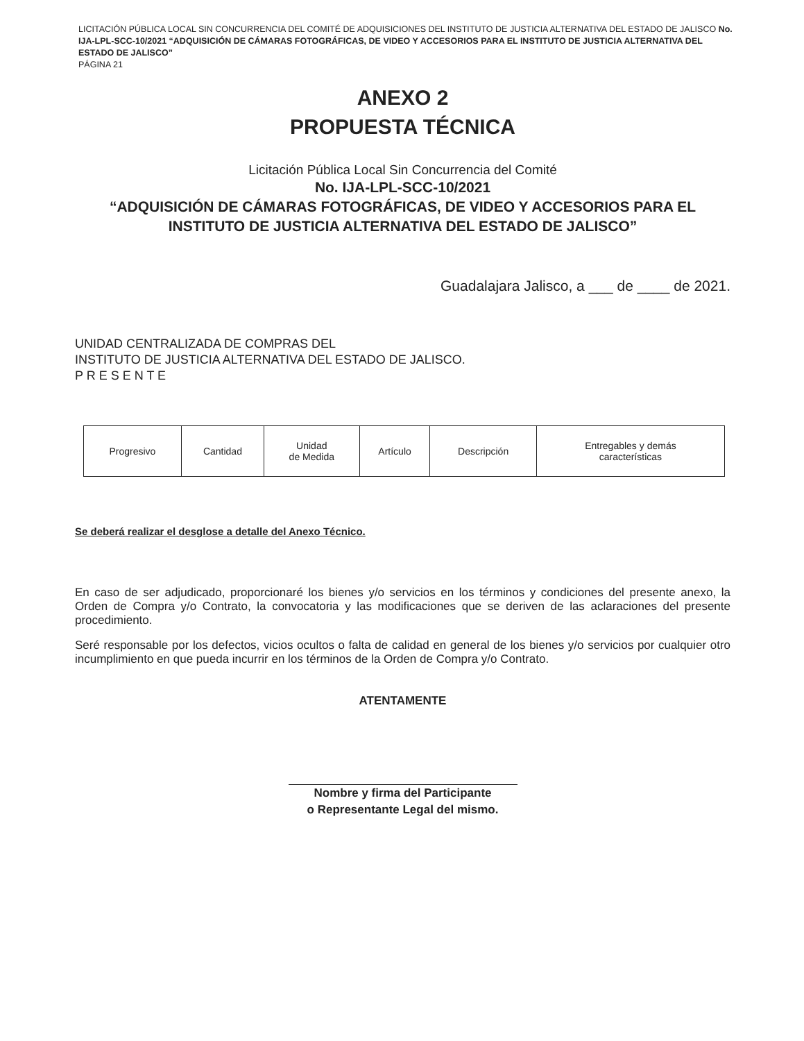LICITACIÓN PÚBLICA LOCAL SIN CONCURRENCIA DEL COMITÉ DE ADQUISICIONES DEL INSTITUTO DE JUSTICIA ALTERNATIVA DEL ESTADO DE JALISCO No. IJA-LPL-SCC-10/2021 “ADQUISICIÓN DE CÁMARAS FOTOGRÁFICAS, DE VIDEO Y ACCESORIOS PARA EL INSTITUTO DE JUSTICIA ALTERNATIVA DEL ESTADO DE JALISCO”
PÁGINA 21
ANEXO 2
PROPUESTA TÉCNICA
Licitación Pública Local Sin Concurrencia del Comité
No. IJA-LPL-SCC-10/2021
“ADQUISICIÓN DE CÁMARAS FOTOGRÁFICAS, DE VIDEO Y ACCESORIOS PARA EL INSTITUTO DE JUSTICIA ALTERNATIVA DEL ESTADO DE JALISCO”
Guadalajara Jalisco, a ___ de ____ de 2021.
UNIDAD CENTRALIZADA DE COMPRAS DEL
INSTITUTO DE JUSTICIA ALTERNATIVA DEL ESTADO DE JALISCO.
P R E S E N T E
| Progresivo | Cantidad | Unidad de Medida | Artículo | Descripción | Entregables y demás características |
Se deberá realizar el desglose a detalle del Anexo Técnico.
En caso de ser adjudicado, proporcionaré los bienes y/o servicios en los términos y condiciones del presente anexo, la Orden de Compra y/o Contrato, la convocatoria y las modificaciones que se deriven de las aclaraciones del presente procedimiento.
Seré responsable por los defectos, vicios ocultos o falta de calidad en general de los bienes y/o servicios por cualquier otro incumplimiento en que pueda incurrir en los términos de la Orden de Compra y/o Contrato.
ATENTAMENTE
Nombre y firma del Participante
o Representante Legal del mismo.